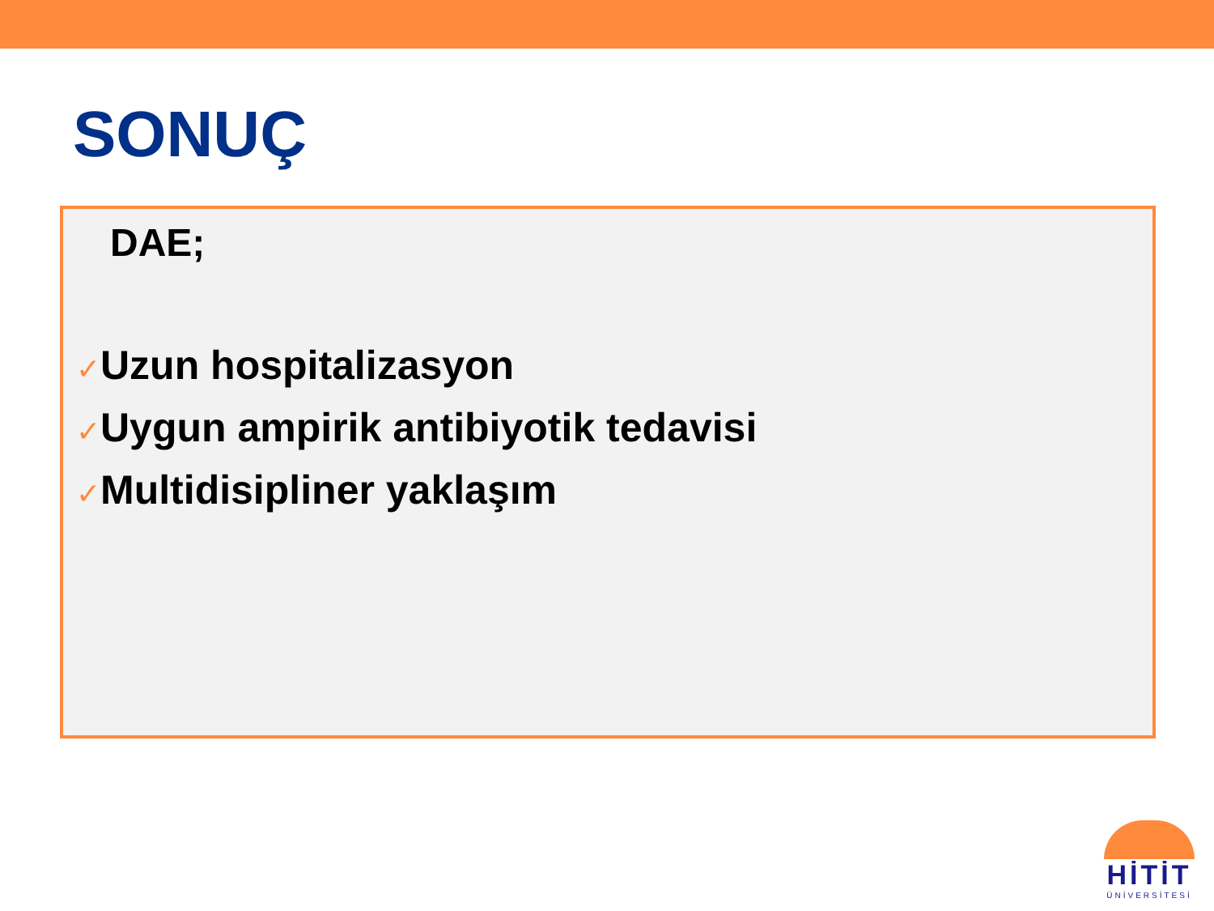SONUÇ
DAE;
✓Uzun hospitalizasyon
✓Uygun ampirik antibiyotik tedavisi
✓Multidisipliner yaklaşım
HİTİT
ÜNİVERSİTESİ